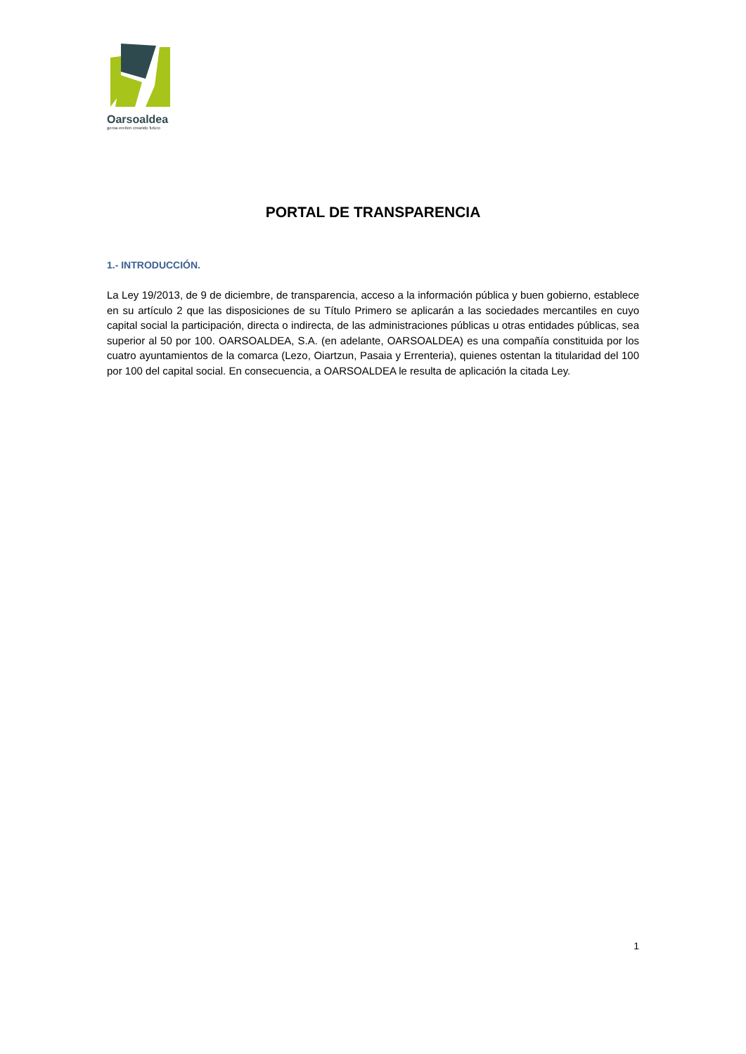Oarsoaldea
geroa ereiten creando futuro
PORTAL DE TRANSPARENCIA
1.- INTRODUCCIÓN.
La Ley 19/2013, de 9 de diciembre, de transparencia, acceso a la información pública y buen gobierno, establece en su artículo 2 que las disposiciones de su Título Primero se aplicarán a las sociedades mercantiles en cuyo capital social la participación, directa o indirecta, de las administraciones públicas u otras entidades públicas, sea superior al 50 por 100. OARSOALDEA, S.A. (en adelante, OARSOALDEA) es una compañía constituida por los cuatro ayuntamientos de la comarca (Lezo, Oiartzun, Pasaia y Errenteria), quienes ostentan la titularidad del 100 por 100 del capital social. En consecuencia, a OARSOALDEA le resulta de aplicación la citada Ley.
1